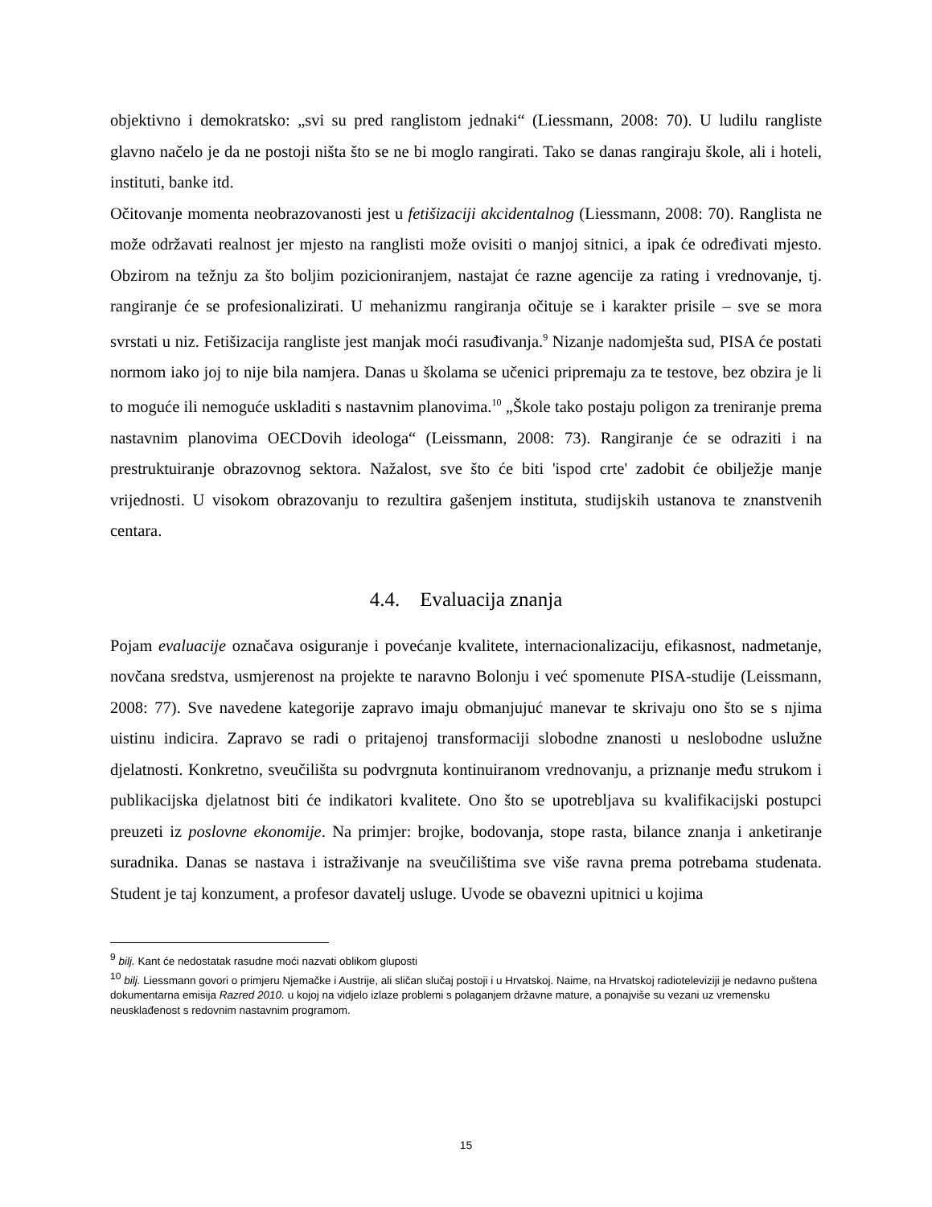objektivno i demokratsko: „svi su pred ranglistom jednaki“ (Liessmann, 2008: 70). U ludilu rangliste glavno načelo je da ne postoji ništa što se ne bi moglo rangirati. Tako se danas rangiraju škole, ali i hoteli, instituti, banke itd.
Očitovanje momenta neobrazovanosti jest u fetišizaciji akcidentalnog (Liessmann, 2008: 70). Ranglista ne može održavati realnost jer mjesto na ranglisti može ovisiti o manjoj sitnici, a ipak će određivati mjesto. Obzirom na težnju za što boljim pozicioniranjem, nastajat će razne agencije za rating i vrednovanje, tj. rangiranje će se profesionalizirati. U mehanizmu rangiranja očituje se i karakter prisile – sve se mora svrstati u niz. Fetišizacija rangliste jest manjak moći rasuđivanja.<sup>9</sup> Nizanje nadomješta sud, PISA će postati normom iako joj to nije bila namjera. Danas u školama se učenici pripremaju za te testove, bez obzira je li to moguće ili nemoguće uskladiti s nastavnim planovima.<sup>10</sup> „Škole tako postaju poligon za treniranje prema nastavnim planovima OECDovih ideologa“ (Leissmann, 2008: 73). Rangiranje će se odraziti i na prestruktuiranje obrazovnog sektora. Nažalost, sve što će biti 'ispod crte' zadobit će obilježje manje vrijednosti. U visokom obrazovanju to rezultira gašenjem instituta, studijskih ustanova te znanstvenih centara.
4.4. Evaluacija znanja
Pojam evaluacije označava osiguranje i povećanje kvalitete, internacionalizaciju, efikasnost, nadmetanje, novčana sredstva, usmjerenost na projekte te naravno Bolonju i već spomenute PISA-studije (Leissmann, 2008: 77). Sve navedene kategorije zapravo imaju obmanjujuć manevar te skrivaju ono što se s njima uistinu indicira. Zapravo se radi o pritajenoj transformaciji slobodne znanosti u neslobodne uslužne djelatnosti. Konkretno, sveučilišta su podvrgnuta kontinuiranom vrednovanju, a priznanje među strukom i publikacijska djelatnost biti će indikatori kvalitete. Ono što se upotrebljava su kvalifikacijski postupci preuzeti iz poslovne ekonomije. Na primjer: brojke, bodovanja, stope rasta, bilance znanja i anketiranje suradnika. Danas se nastava i istraživanje na sveučilištima sve više ravna prema potrebama studenata. Student je taj konzument, a profesor davatelj usluge. Uvode se obavezni upitnici u kojima
<sup>9</sup> bilj. Kant će nedostatak rasudne moći nazvati oblikom gluposti
<sup>10</sup> bilj. Liessmann govori o primjeru Njemačke i Austrije, ali sličan slučaj postoji i u Hrvatskoj. Naime, na Hrvatskoj radioteleviziji je nedavno puštena dokumentarna emisija Razred 2010. u kojoj na vidjelo izlaze problemi s polaganjem državne mature, a ponajviše su vezani uz vremensku neusklađenost s redovnim nastavnim programom.
15